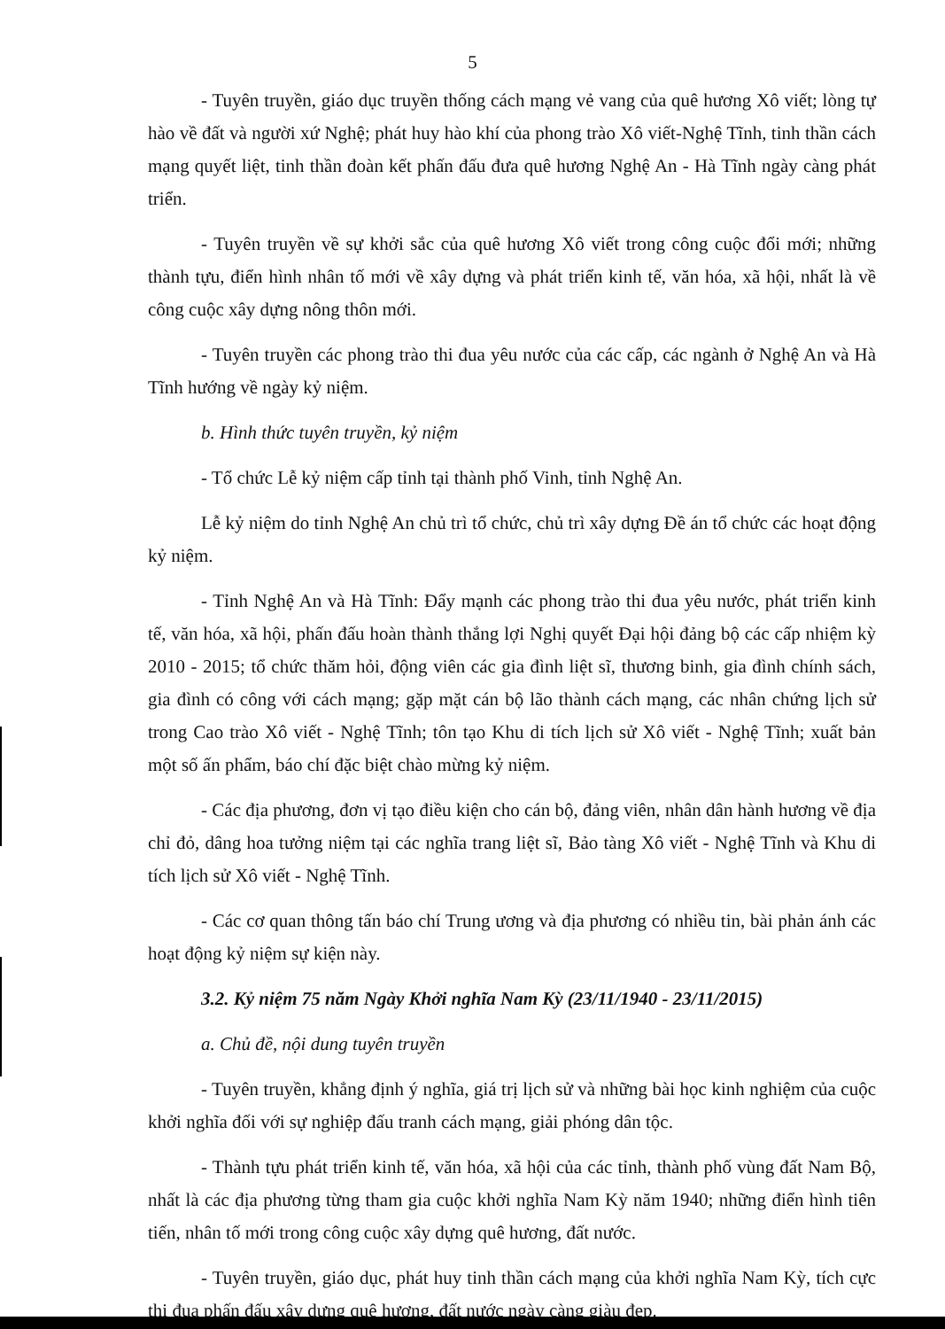5
- Tuyên truyền, giáo dục truyền thống cách mạng vẻ vang của quê hương Xô viết; lòng tự hào về đất và người xứ Nghệ; phát huy hào khí của phong trào Xô viết-Nghệ Tĩnh, tinh thần cách mạng quyết liệt, tinh thần đoàn kết phấn đấu đưa quê hương Nghệ An - Hà Tĩnh ngày càng phát triển.
- Tuyên truyền về sự khởi sắc của quê hương Xô viết trong công cuộc đổi mới; những thành tựu, điển hình nhân tố mới về xây dựng và phát triển kinh tế, văn hóa, xã hội, nhất là về công cuộc xây dựng nông thôn mới.
- Tuyên truyền các phong trào thi đua yêu nước của các cấp, các ngành ở Nghệ An và Hà Tĩnh hướng về ngày kỷ niệm.
b. Hình thức tuyên truyền, kỷ niệm
- Tổ chức Lễ kỷ niệm cấp tỉnh tại thành phố Vinh, tỉnh Nghệ An.
Lễ kỷ niệm do tỉnh Nghệ An chủ trì tổ chức, chủ trì xây dựng Đề án tổ chức các hoạt động kỷ niệm.
- Tỉnh Nghệ An và Hà Tĩnh: Đẩy mạnh các phong trào thi đua yêu nước, phát triển kinh tế, văn hóa, xã hội, phấn đấu hoàn thành thắng lợi Nghị quyết Đại hội đảng bộ các cấp nhiệm kỳ 2010 - 2015; tổ chức thăm hỏi, động viên các gia đình liệt sĩ, thương binh, gia đình chính sách, gia đình có công với cách mạng; gặp mặt cán bộ lão thành cách mạng, các nhân chứng lịch sử trong Cao trào Xô viết - Nghệ Tĩnh; tôn tạo Khu di tích lịch sử Xô viết - Nghệ Tĩnh; xuất bản một số ấn phẩm, báo chí đặc biệt chào mừng kỷ niệm.
- Các địa phương, đơn vị tạo điều kiện cho cán bộ, đảng viên, nhân dân hành hương về địa chỉ đỏ, dâng hoa tưởng niệm tại các nghĩa trang liệt sĩ, Bảo tàng Xô viết - Nghệ Tĩnh và Khu di tích lịch sử Xô viết - Nghệ Tĩnh.
- Các cơ quan thông tấn báo chí Trung ương và địa phương có nhiều tin, bài phản ánh các hoạt động kỷ niệm sự kiện này.
3.2. Kỷ niệm 75 năm Ngày Khởi nghĩa Nam Kỳ (23/11/1940 - 23/11/2015)
a. Chủ đề, nội dung tuyên truyền
- Tuyên truyền, khẳng định ý nghĩa, giá trị lịch sử và những bài học kinh nghiệm của cuộc khởi nghĩa đối với sự nghiệp đấu tranh cách mạng, giải phóng dân tộc.
- Thành tựu phát triển kinh tế, văn hóa, xã hội của các tỉnh, thành phố vùng đất Nam Bộ, nhất là các địa phương từng tham gia cuộc khởi nghĩa Nam Kỳ năm 1940; những điển hình tiên tiến, nhân tố mới trong công cuộc xây dựng quê hương, đất nước.
- Tuyên truyền, giáo dục, phát huy tinh thần cách mạng của khởi nghĩa Nam Kỳ, tích cực thi đua phấn đấu xây dựng quê hương, đất nước ngày càng giàu đẹp.